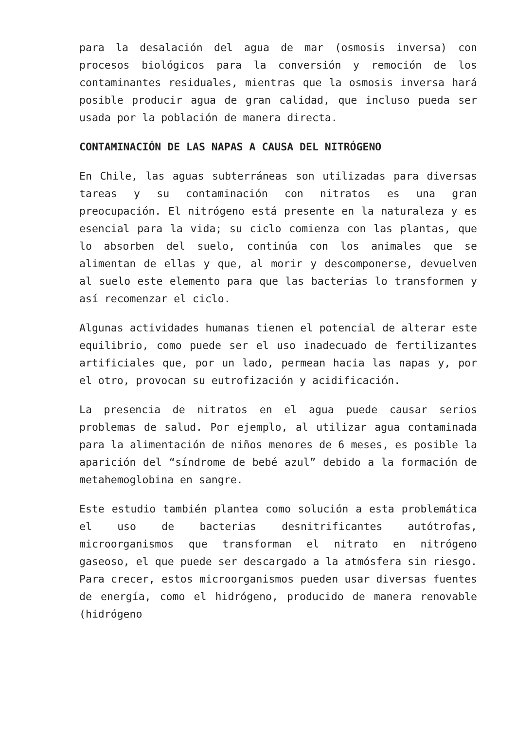para la desalación del agua de mar (osmosis inversa) con procesos biológicos para la conversión y remoción de los contaminantes residuales, mientras que la osmosis inversa hará posible producir agua de gran calidad, que incluso pueda ser usada por la población de manera directa.
CONTAMINACIÓN DE LAS NAPAS A CAUSA DEL NITRÓGENO
En Chile, las aguas subterráneas son utilizadas para diversas tareas y su contaminación con nitratos es una gran preocupación. El nitrógeno está presente en la naturaleza y es esencial para la vida; su ciclo comienza con las plantas, que lo absorben del suelo, continúa con los animales que se alimentan de ellas y que, al morir y descomponerse, devuelven al suelo este elemento para que las bacterias lo transformen y así recomenzar el ciclo.
Algunas actividades humanas tienen el potencial de alterar este equilibrio, como puede ser el uso inadecuado de fertilizantes artificiales que, por un lado, permean hacia las napas y, por el otro, provocan su eutrofización y acidificación.
La presencia de nitratos en el agua puede causar serios problemas de salud. Por ejemplo, al utilizar agua contaminada para la alimentación de niños menores de 6 meses, es posible la aparición del “síndrome de bebé azul” debido a la formación de metahemoglobina en sangre.
Este estudio también plantea como solución a esta problemática el uso de bacterias desnitrificantes autótrofas, microorganismos que transforman el nitrato en nitrógeno gaseoso, el que puede ser descargado a la atmósfera sin riesgo. Para crecer, estos microorganismos pueden usar diversas fuentes de energía, como el hidrógeno, producido de manera renovable (hidrógeno